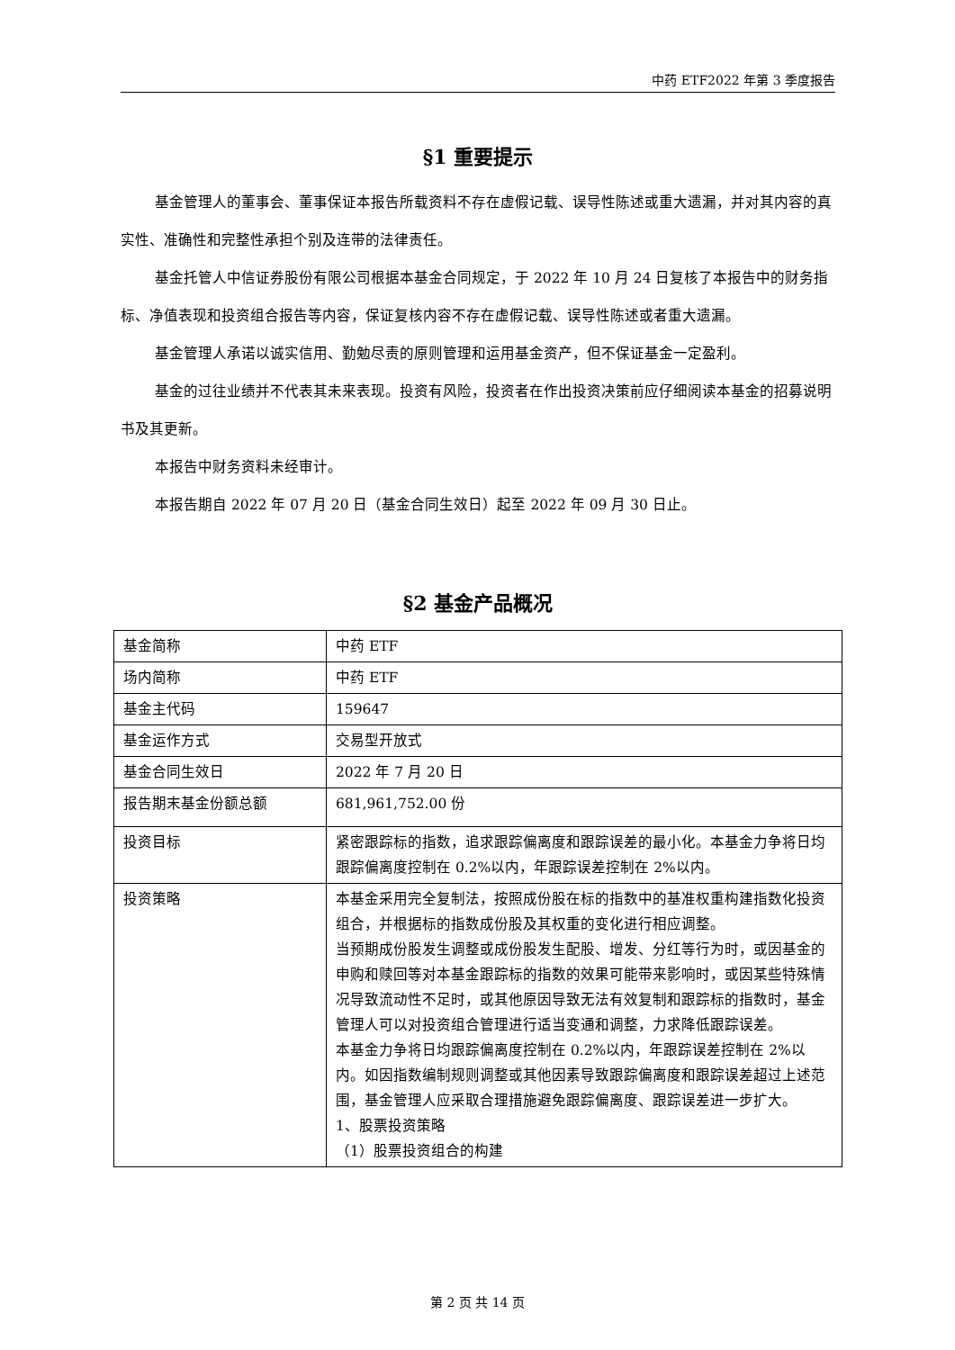中药 ETF2022 年第 3 季度报告
§1 重要提示
基金管理人的董事会、董事保证本报告所载资料不存在虚假记载、误导性陈述或重大遗漏，并对其内容的真实性、准确性和完整性承担个别及连带的法律责任。
基金托管人中信证券股份有限公司根据本基金合同规定，于 2022 年 10 月 24 日复核了本报告中的财务指标、净值表现和投资组合报告等内容，保证复核内容不存在虚假记载、误导性陈述或者重大遗漏。
基金管理人承诺以诚实信用、勤勉尽责的原则管理和运用基金资产，但不保证基金一定盈利。
基金的过往业绩并不代表其未来表现。投资有风险，投资者在作出投资决策前应仔细阅读本基金的招募说明书及其更新。
本报告中财务资料未经审计。
本报告期自 2022 年 07 月 20 日（基金合同生效日）起至 2022 年 09 月 30 日止。
§2 基金产品概况
| 基金简称 | 中药 ETF |
| 场内简称 | 中药 ETF |
| 基金主代码 | 159647 |
| 基金运作方式 | 交易型开放式 |
| 基金合同生效日 | 2022 年 7 月 20 日 |
| 报告期末基金份额总额 | 681,961,752.00 份 |
| 投资目标 | 紧密跟踪标的指数，追求跟踪偏离度和跟踪误差的最小化。本基金力争将日均跟踪偏离度控制在 0.2%以内，年跟踪误差控制在 2%以内。 |
| 投资策略 | 本基金采用完全复制法，按照成份股在标的指数中的基准权重构建指数化投资组合，并根据标的指数成份股及其权重的变化进行相应调整。 当预期成份股发生调整或成份股发生配股、增发、分红等行为时，或因基金的申购和赎回等对本基金跟踪标的指数的效果可能带来影响时，或因某些特殊情况导致流动性不足时，或其他原因导致无法有效复制和跟踪标的指数时，基金管理人可以对投资组合管理进行适当变通和调整，力求降低跟踪误差。 本基金力争将日均跟踪偏离度控制在 0.2%以内，年跟踪误差控制在 2%以内。如因指数编制规则调整或其他因素导致跟踪偏离度和跟踪误差超过上述范围，基金管理人应采取合理措施避免跟踪偏离度、跟踪误差进一步扩大。 1、股票投资策略 （1）股票投资组合的构建 |
第 2 页 共 14 页